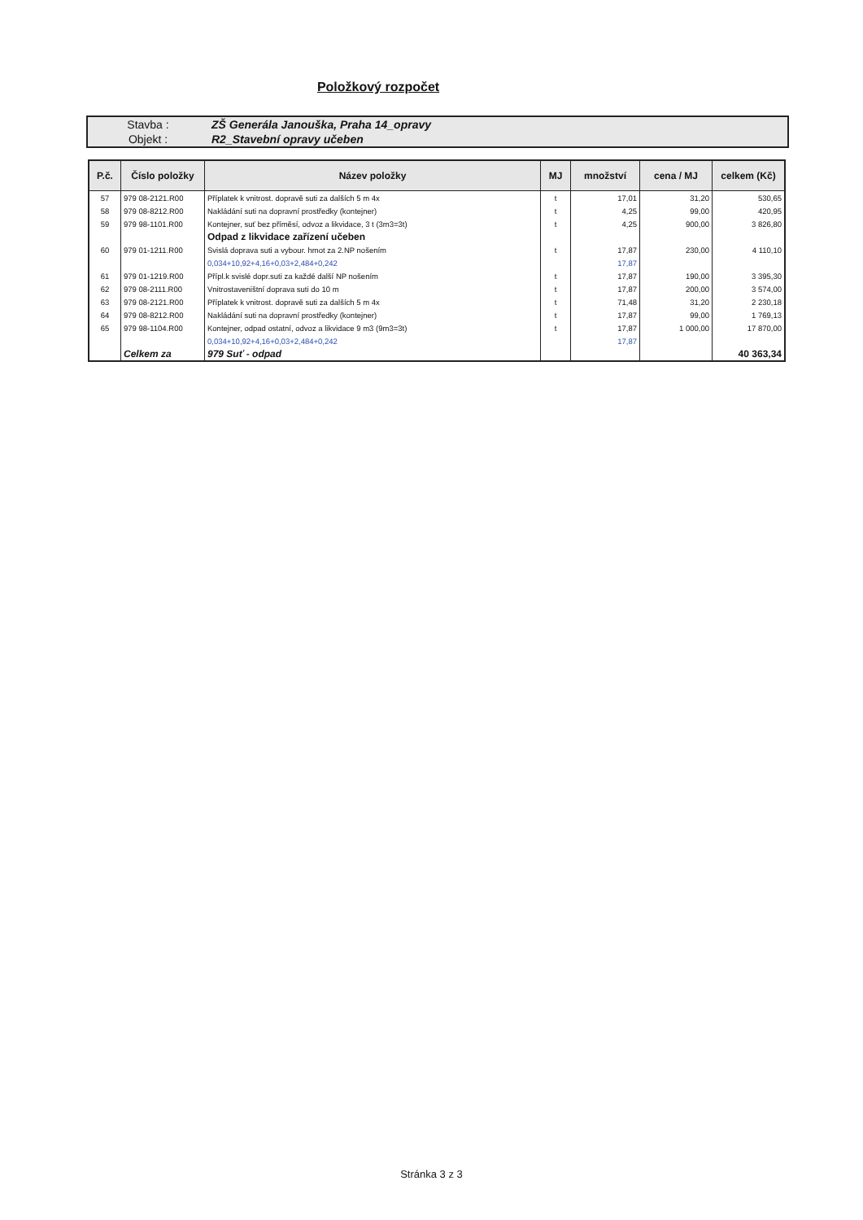Položkový rozpočet
| Stavba : | ZŠ Generála Janouška, Praha 14_opravy |
| Objekt : | R2_Stavební opravy učeben |
| P.č. | Číslo položky | Název položky | MJ | množství | cena / MJ | celkem (Kč) |
| --- | --- | --- | --- | --- | --- | --- |
| 57 | 979 08-2121.R00 | Příplatek k vnitrost. dopravě suti za dalších 5 m 4x | t | 17,01 | 31,20 | 530,65 |
| 58 | 979 08-8212.R00 | Nakládání suti na dopravní prostředky (kontejner) | t | 4,25 | 99,00 | 420,95 |
| 59 | 979 98-1101.R00 | Kontejner, suť bez příměsí, odvoz a likvidace, 3 t (3m3=3t) | t | 4,25 | 900,00 | 3 826,80 |
| | | Odpad z likvidace zařízení učeben | | | | |
| 60 | 979 01-1211.R00 | Svislá doprava suti a vybour. hmot za 2.NP nošením | t | 17,87 | 230,00 | 4 110,10 |
| | | 0,034+10,92+4,16+0,03+2,484+0,242 | | 17,87 | | |
| 61 | 979 01-1219.R00 | Přípl.k svislé dopr.suti za každé další NP nošením | t | 17,87 | 190,00 | 3 395,30 |
| 62 | 979 08-2111.R00 | Vnitrostaveništní doprava suti do 10 m | t | 17,87 | 200,00 | 3 574,00 |
| 63 | 979 08-2121.R00 | Příplatek k vnitrost. dopravě suti za dalších 5 m 4x | t | 71,48 | 31,20 | 2 230,18 |
| 64 | 979 08-8212.R00 | Nakládání suti na dopravní prostředky (kontejner) | t | 17,87 | 99,00 | 1 769,13 |
| 65 | 979 98-1104.R00 | Kontejner, odpad ostatní, odvoz a likvidace 9 m3 (9m3=3t) | t | 17,87 | 1 000,00 | 17 870,00 |
| | | 0,034+10,92+4,16+0,03+2,484+0,242 | | 17,87 | | |
| | Celkem za | 979 Suť - odpad | | | | 40 363,34 |
Stránka 3 z 3